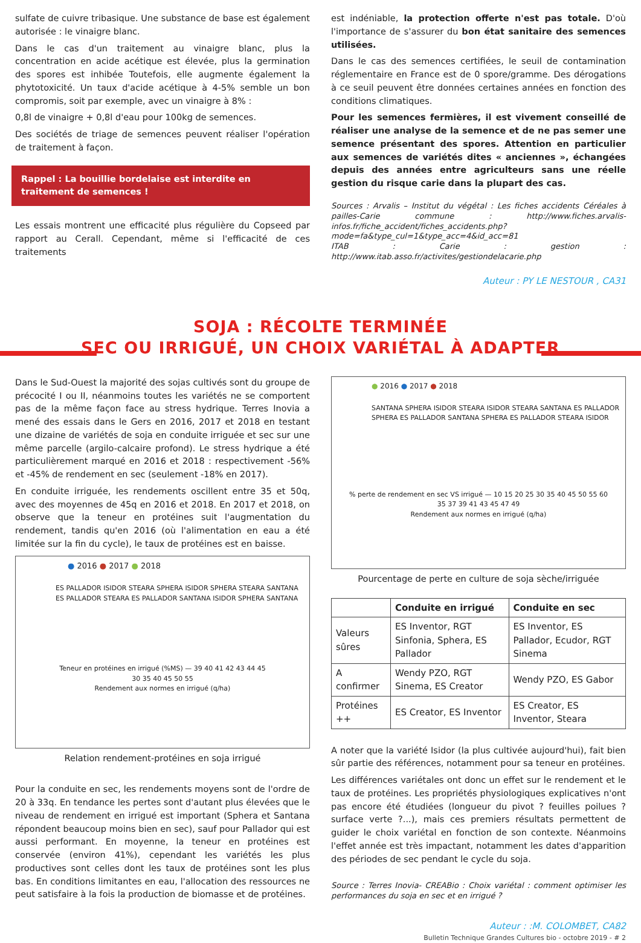sulfate de cuivre tribasique. Une substance de base est également autorisée : le vinaigre blanc.
Dans le cas d'un traitement au vinaigre blanc, plus la concentration en acide acétique est élevée, plus la germination des spores est inhibée Toutefois, elle augmente également la phytotoxicité. Un taux d'acide acétique à 4-5% semble un bon compromis, soit par exemple, avec un vinaigre à 8% :
0,8l de vinaigre + 0,8l d'eau pour 100kg de semences.
Des sociétés de triage de semences peuvent réaliser l'opération de traitement à façon.
Rappel : La bouillie bordelaise est interdite en traitement de semences !
Les essais montrent une efficacité plus régulière du Copseed par rapport au Cerall. Cependant, même si l'efficacité de ces traitements
est indéniable, la protection offerte n'est pas totale. D'où l'importance de s'assurer du bon état sanitaire des semences utilisées.
Dans le cas des semences certifiées, le seuil de contamination réglementaire en France est de 0 spore/gramme. Des dérogations à ce seuil peuvent être données certaines années en fonction des conditions climatiques.
Pour les semences fermières, il est vivement conseillé de réaliser une analyse de la semence et de ne pas semer une semence présentant des spores. Attention en particulier aux semences de variétés dites « anciennes », échangées depuis des années entre agriculteurs sans une réelle gestion du risque carie dans la plupart des cas.
Sources : Arvalis – Institut du végétal : Les fiches accidents Céréales à pailles-Carie commune : http://www.fiches.arvalis-infos.fr/fiche_accident/fiches_accidents.php?mode=fa&type_cul=1&type_acc=4&id_acc=81
ITAB : Carie : gestion : http://www.itab.asso.fr/activites/gestiondelacarie.php
Auteur : PY LE NESTOUR , CA31
SOJA : RÉCOLTE TERMINÉE
SEC OU IRRIGUÉ, UN CHOIX VARIÉTAL À ADAPTER
Dans le Sud-Ouest la majorité des sojas cultivés sont du groupe de précocité I ou II, néanmoins toutes les variétés ne se comportent pas de la même façon face au stress hydrique. Terres Inovia a mené des essais dans le Gers en 2016, 2017 et 2018 en testant une dizaine de variétés de soja en conduite irriguée et sec sur une même parcelle (argilo-calcaire profond). Le stress hydrique a été particulièrement marqué en 2016 et 2018 : respectivement -56% et -45% de rendement en sec (seulement -18% en 2017).
En conduite irriguée, les rendements oscillent entre 35 et 50q, avec des moyennes de 45q en 2016 et 2018. En 2017 et 2018, on observe que la teneur en protéines suit l'augmentation du rendement, tandis qu'en 2016 (où l'alimentation en eau a été limitée sur la fin du cycle), le taux de protéines est en baisse.
● 2016 ● 2017 ● 2018
ES PALLADOR ISIDOR STEARA SPHERA ISIDOR SPHERA STEARA SANTANA ES PALLADOR STEARA ES PALLADOR SANTANA ISIDOR SPHERA SANTANA
Teneur en protéines en irrigué (%MS) — 39 40 41 42 43 44 45
30 35 40 45 50 55
Rendement aux normes en irrigué (q/ha)
Relation rendement-protéines en soja irrigué
Pour la conduite en sec, les rendements moyens sont de l'ordre de 20 à 33q. En tendance les pertes sont d'autant plus élevées que le niveau de rendement en irrigué est important (Sphera et Santana répondent beaucoup moins bien en sec), sauf pour Pallador qui est aussi performant. En moyenne, la teneur en protéines est conservée (environ 41%), cependant les variétés les plus productives sont celles dont les taux de protéines sont les plus bas. En conditions limitantes en eau, l'allocation des ressources ne peut satisfaire à la fois la production de biomasse et de protéines.
● 2016 ● 2017 ● 2018
SANTANA SPHERA ISIDOR STEARA ISIDOR STEARA SANTANA ES PALLADOR SPHERA ES PALLADOR SANTANA SPHERA ES PALLADOR STEARA ISIDOR
% perte de rendement en sec VS irrigué — 10 15 20 25 30 35 40 45 50 55 60
35 37 39 41 43 45 47 49
Rendement aux normes en irrigué (q/ha)
Pourcentage de perte en culture de soja sèche/irriguée
| | Conduite en irrigué | Conduite en sec |
| --- | --- | --- |
| Valeurs sûres | ES Inventor, RGT Sinfonia, Sphera, ES Pallador | ES Inventor, ES Pallador, Ecudor, RGT Sinema |
| A confirmer | Wendy PZO, RGT Sinema, ES Creator | Wendy PZO, ES Gabor |
| Protéines ++ | ES Creator, ES Inventor | ES Creator, ES Inventor, Steara |
A noter que la variété Isidor (la plus cultivée aujourd'hui), fait bien sûr partie des références, notamment pour sa teneur en protéines.
Les différences variétales ont donc un effet sur le rendement et le taux de protéines. Les propriétés physiologiques explicatives n'ont pas encore été étudiées (longueur du pivot ? feuilles poilues ? surface verte ?...), mais ces premiers résultats permettent de guider le choix variétal en fonction de son contexte. Néanmoins l'effet année est très impactant, notamment les dates d'apparition des périodes de sec pendant le cycle du soja.
Source : Terres Inovia- CREABio : Choix variétal : comment optimiser les performances du soja en sec et en irrigué ?
Auteur : :M. COLOMBET, CA82
Bulletin Technique Grandes Cultures bio - octobre 2019 - # 2